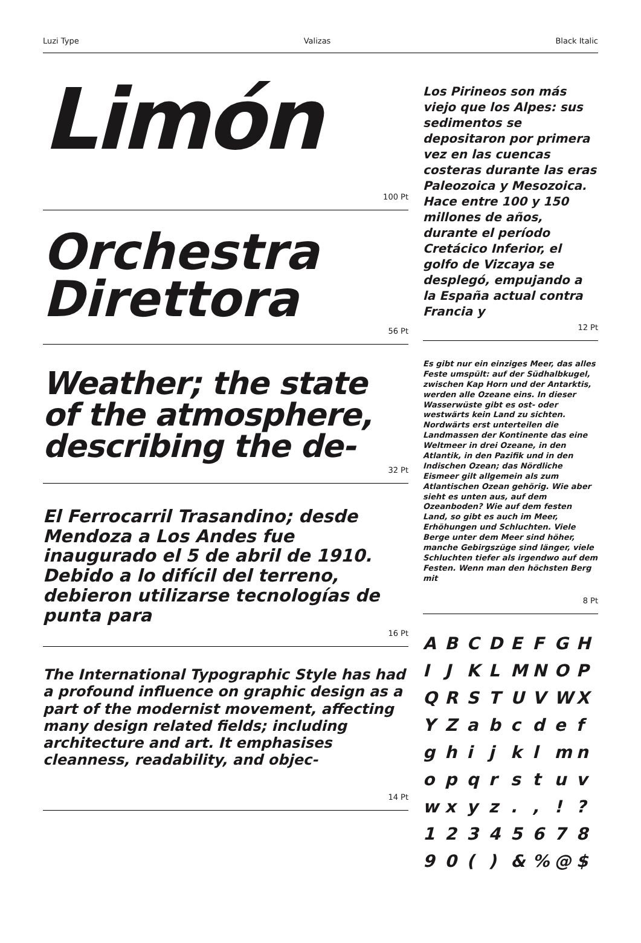Luzi Type Valizas Black Italic
Limón
100 Pt
Orchestra Direttora
56 Pt
Weather; the state of the atmosphere, describing the de-
32 Pt
El Ferrocarril Trasandino; desde Mendoza a Los Andes fue inaugurado el 5 de abril de 1910. Debido a lo difícil del terreno, debieron utilizarse tecnologías de punta para
16 Pt
The International Typographic Style has had a profound influence on graphic design as a part of the modernist movement, affecting many design related fields; including architecture and art. It emphasises cleanness, readability, and objec-
14 Pt
Los Pirineos son más viejo que los Alpes: sus sedimentos se depositaron por primera vez en las cuencas costeras durante las eras Paleozoica y Mesozoica. Hace entre 100 y 150 millones de años, durante el período Cretácico Inferior, el golfo de Vizcaya se desplegó, empujando a la España actual contra Francia y
12 Pt
Es gibt nur ein einziges Meer, das alles Feste umspült: auf der Südhalbkugel, zwischen Kap Horn und der Antarktis, werden alle Ozeane eins. In dieser Wasserwüste gibt es ost- oder westwärts kein Land zu sichten. Nordwärts erst unterteilen die Landmassen der Kontinente das eine Weltmeer in drei Ozeane, in den Atlantik, in den Pazifik und in den Indischen Ozean; das Nördliche Eismeer gilt allgemein als zum Atlantischen Ozean gehörig. Wie aber sieht es unten aus, auf dem Ozeanboden? Wie auf dem festen Land, so gibt es auch im Meer, Erhöhungen und Schluchten. Viele Berge unter dem Meer sind höher, manche Gebirgszüge sind länger, viele Schluchten tiefer als irgendwo auf dem Festen. Wenn man den höchsten Berg mit
8 Pt
ABCDEFGH IJKLMNOP QRSTUVWX YZabcdef ghijklmn opqrstuv wxyz.,!? 12345678 90 () &% @ $